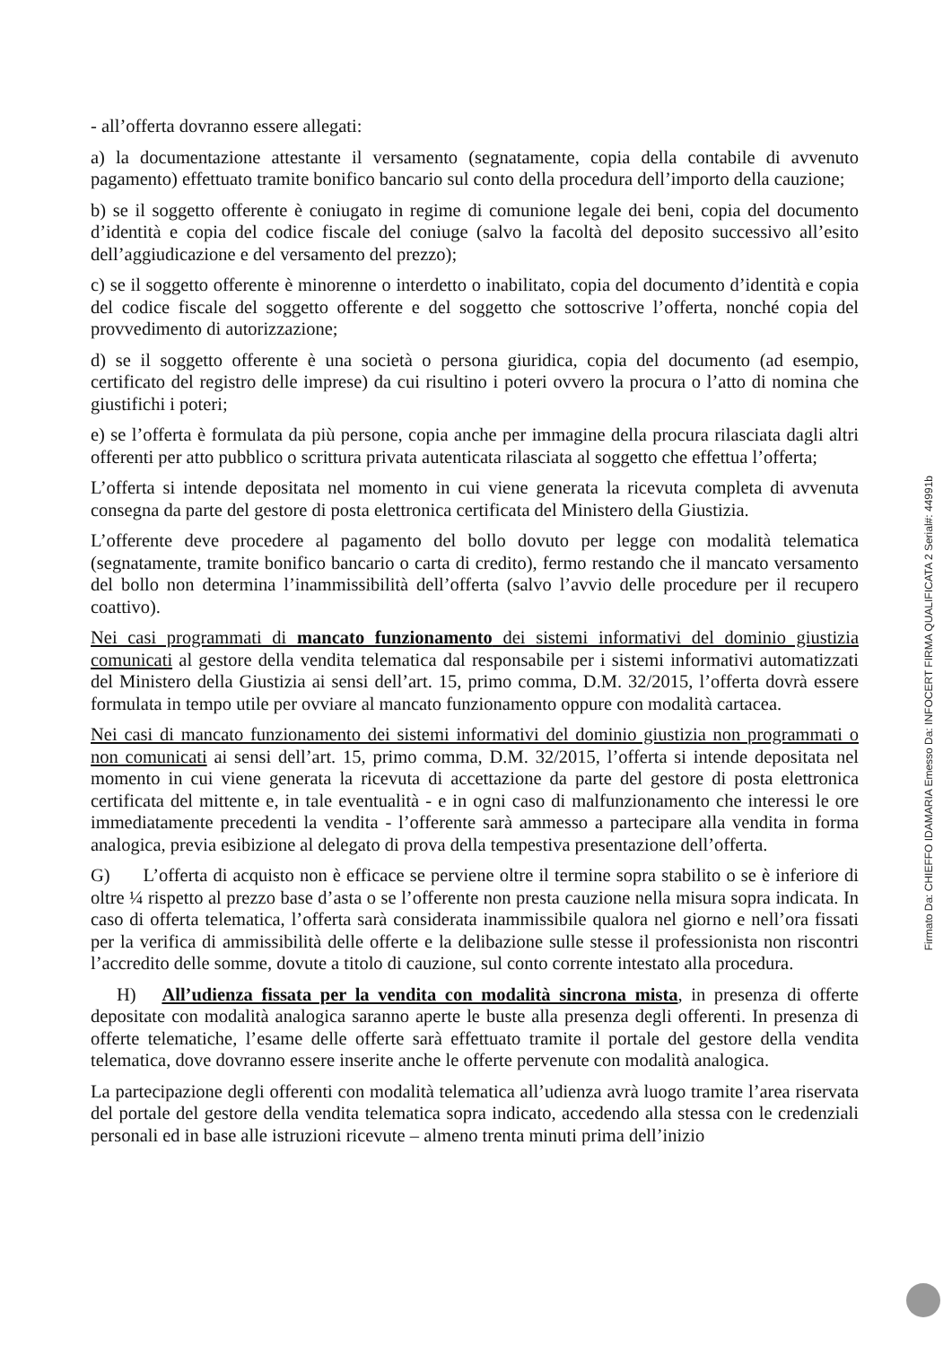- all’offerta dovranno essere allegati:
a) la documentazione attestante il versamento (segnatamente, copia della contabile di avvenuto pagamento) effettuato tramite bonifico bancario sul conto della procedura dell’importo della cauzione;
b) se il soggetto offerente è coniugato in regime di comunione legale dei beni, copia del documento d’identità e copia del codice fiscale del coniuge (salvo la facoltà del deposito successivo all’esito dell’aggiudicazione e del versamento del prezzo);
c) se il soggetto offerente è minorenne o interdetto o inabilitato, copia del documento d’identità e copia del codice fiscale del soggetto offerente e del soggetto che sottoscrive l’offerta, nonché copia del provvedimento di autorizzazione;
d) se il soggetto offerente è una società o persona giuridica, copia del documento (ad esempio, certificato del registro delle imprese) da cui risultino i poteri ovvero la procura o l’atto di nomina che giustifichi i poteri;
e) se l’offerta è formulata da più persone, copia anche per immagine della procura rilasciata dagli altri offerenti per atto pubblico o scrittura privata autenticata rilasciata al soggetto che effettua l’offerta;
L’offerta si intende depositata nel momento in cui viene generata la ricevuta completa di avvenuta consegna da parte del gestore di posta elettronica certificata del Ministero della Giustizia.
L’offerente deve procedere al pagamento del bollo dovuto per legge con modalità telematica (segnatamente, tramite bonifico bancario o carta di credito), fermo restando che il mancato versamento del bollo non determina l’inammissibilità dell’offerta (salvo l’avvio delle procedure per il recupero coattivo).
Nei casi programmati di mancato funzionamento dei sistemi informativi del dominio giustizia comunicati al gestore della vendita telematica dal responsabile per i sistemi informativi automatizzati del Ministero della Giustizia ai sensi dell’art. 15, primo comma, D.M. 32/2015, l’offerta dovrà essere formulata in tempo utile per ovviare al mancato funzionamento oppure con modalità cartacea.
Nei casi di mancato funzionamento dei sistemi informativi del dominio giustizia non programmati o non comunicati ai sensi dell’art. 15, primo comma, D.M. 32/2015, l’offerta si intende depositata nel momento in cui viene generata la ricevuta di accettazione da parte del gestore di posta elettronica certificata del mittente e, in tale eventualità - e in ogni caso di malfunzionamento che interessi le ore immediatamente precedenti la vendita - l’offerente sarà ammesso a partecipare alla vendita in forma analogica, previa esibizione al delegato di prova della tempestiva presentazione dell’offerta.
G) L’offerta di acquisto non è efficace se perviene oltre il termine sopra stabilito o se è inferiore di oltre ¼ rispetto al prezzo base d’asta o se l’offerente non presta cauzione nella misura sopra indicata. In caso di offerta telematica, l’offerta sarà considerata inammissibile qualora nel giorno e nell’ora fissati per la verifica di ammissibilità delle offerte e la delibazione sulle stesse il professionista non riscontri l’accredito delle somme, dovute a titolo di cauzione, sul conto corrente intestato alla procedura.
H) All’udienza fissata per la vendita con modalità sincrona mista, in presenza di offerte depositate con modalità analogica saranno aperte le buste alla presenza degli offerenti. In presenza di offerte telematiche, l’esame delle offerte sarà effettuato tramite il portale del gestore della vendita telematica, dove dovranno essere inserite anche le offerte pervenute con modalità analogica.
La partecipazione degli offerenti con modalità telematica all’udienza avrà luogo tramite l’area riservata del portale del gestore della vendita telematica sopra indicato, accedendo alla stessa con le credenziali personali ed in base alle istruzioni ricevute – almeno trenta minuti prima dell’inizio
Firmato Da: CHIEFFO IDAMARIA Emesso Da: INFOCERT FIRMA QUALIFICATA 2 Serial#: 44991b